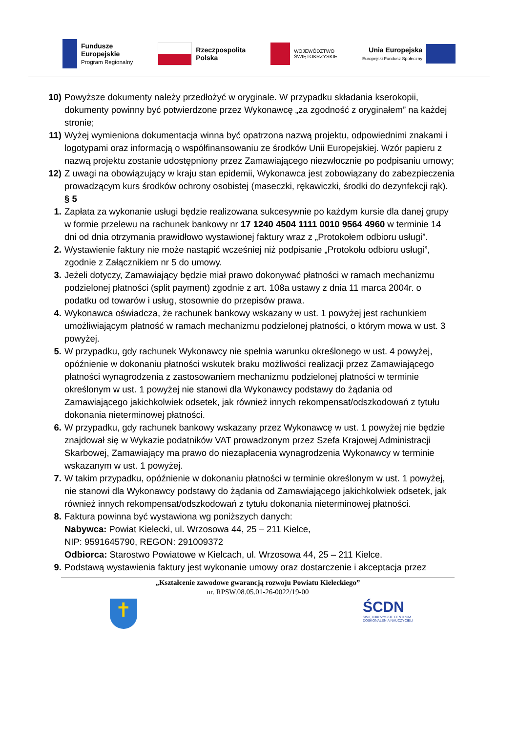Fundusze
Europejskie
Program Regionalny
Rzeczpospolita
Polska
WOJEWÓDZTWO
ŚWIĘTOKRZYSKIE
Unia Europejska
Europejski Fundusz Społeczny
10) Powyższe dokumenty należy przedłożyć w oryginale. W przypadku składania kserokopii, dokumenty powinny być potwierdzone przez Wykonawcę „za zgodność z oryginałem” na każdej stronie;
11) Wyżej wymieniona dokumentacja winna być opatrzona nazwą projektu, odpowiednimi znakami i logotypami oraz informacją o współfinansowaniu ze środków Unii Europejskiej. Wzór papieru z nazwą projektu zostanie udostępniony przez Zamawiającego niezwłocznie po podpisaniu umowy;
12) Z uwagi na obowiązujący w kraju stan epidemii, Wykonawca jest zobowiązany do zabezpieczenia prowadzącym kurs środków ochrony osobistej (maseczki, rękawiczki, środki do dezynfekcji rąk).
§ 5
1. Zapłata za wykonanie usługi będzie realizowana sukcesywnie po każdym kursie dla danej grupy w formie przelewu na rachunek bankowy nr 17 1240 4504 1111 0010 9564 4960 w terminie 14 dni od dnia otrzymania prawidłowo wystawionej faktury wraz z „Protokołem odbioru usługi”.
2. Wystawienie faktury nie może nastąpić wcześniej niż podpisanie „Protokołu odbioru usługi”, zgodnie z Załącznikiem nr 5 do umowy.
3. Jeżeli dotyczy, Zamawiający będzie miał prawo dokonywać płatności w ramach mechanizmu podzielonej płatności (split payment) zgodnie z art. 108a ustawy z dnia 11 marca 2004r. o podatku od towarów i usług, stosownie do przepisów prawa.
4. Wykonawca oświadcza, że rachunek bankowy wskazany w ust. 1 powyżej jest rachunkiem umożliwiającym płatność w ramach mechanizmu podzielonej płatności, o którym mowa w ust. 3 powyżej.
5. W przypadku, gdy rachunek Wykonawcy nie spełnia warunku określonego w ust. 4 powyżej, opóźnienie w dokonaniu płatności wskutek braku możliwości realizacji przez Zamawiającego płatności wynagrodzenia z zastosowaniem mechanizmu podzielonej płatności w terminie określonym w ust. 1 powyżej nie stanowi dla Wykonawcy podstawy do żądania od Zamawiającego jakichkolwiek odsetek, jak również innych rekompensat/odszkodowań z tytułu dokonania nieterminowej płatności.
6. W przypadku, gdy rachunek bankowy wskazany przez Wykonawcę w ust. 1 powyżej nie będzie znajdował się w Wykazie podatników VAT prowadzonym przez Szefa Krajowej Administracji Skarbowej, Zamawiający ma prawo do niezapłacenia wynagrodzenia Wykonawcy w terminie wskazanym w ust. 1 powyżej.
7. W takim przypadku, opóźnienie w dokonaniu płatności w terminie określonym w ust. 1 powyżej, nie stanowi dla Wykonawcy podstawy do żądania od Zamawiającego jakichkolwiek odsetek, jak również innych rekompensat/odszkodowań z tytułu dokonania nieterminowej płatności.
8. Faktura powinna być wystawiona wg poniższych danych:
Nabywca: Powiat Kielecki, ul. Wrzosowa 44, 25 – 211 Kielce,
NIP: 9591645790, REGON: 291009372
Odbiorca: Starostwo Powiatowe w Kielcach, ul. Wrzosowa 44, 25 – 211 Kielce.
9. Podstawą wystawienia faktury jest wykonanie umowy oraz dostarczenie i akceptacja przez
„Kształcenie zawodowe gwarancją rozwoju Powiatu Kieleckiego”
nr. RPSW.08.05.01-26-0022/19-00
✝
ŚCDN
ŚWIĘTOKRZYSKIE CENTRUM
DOSKONALENIA NAUCZYCIELI